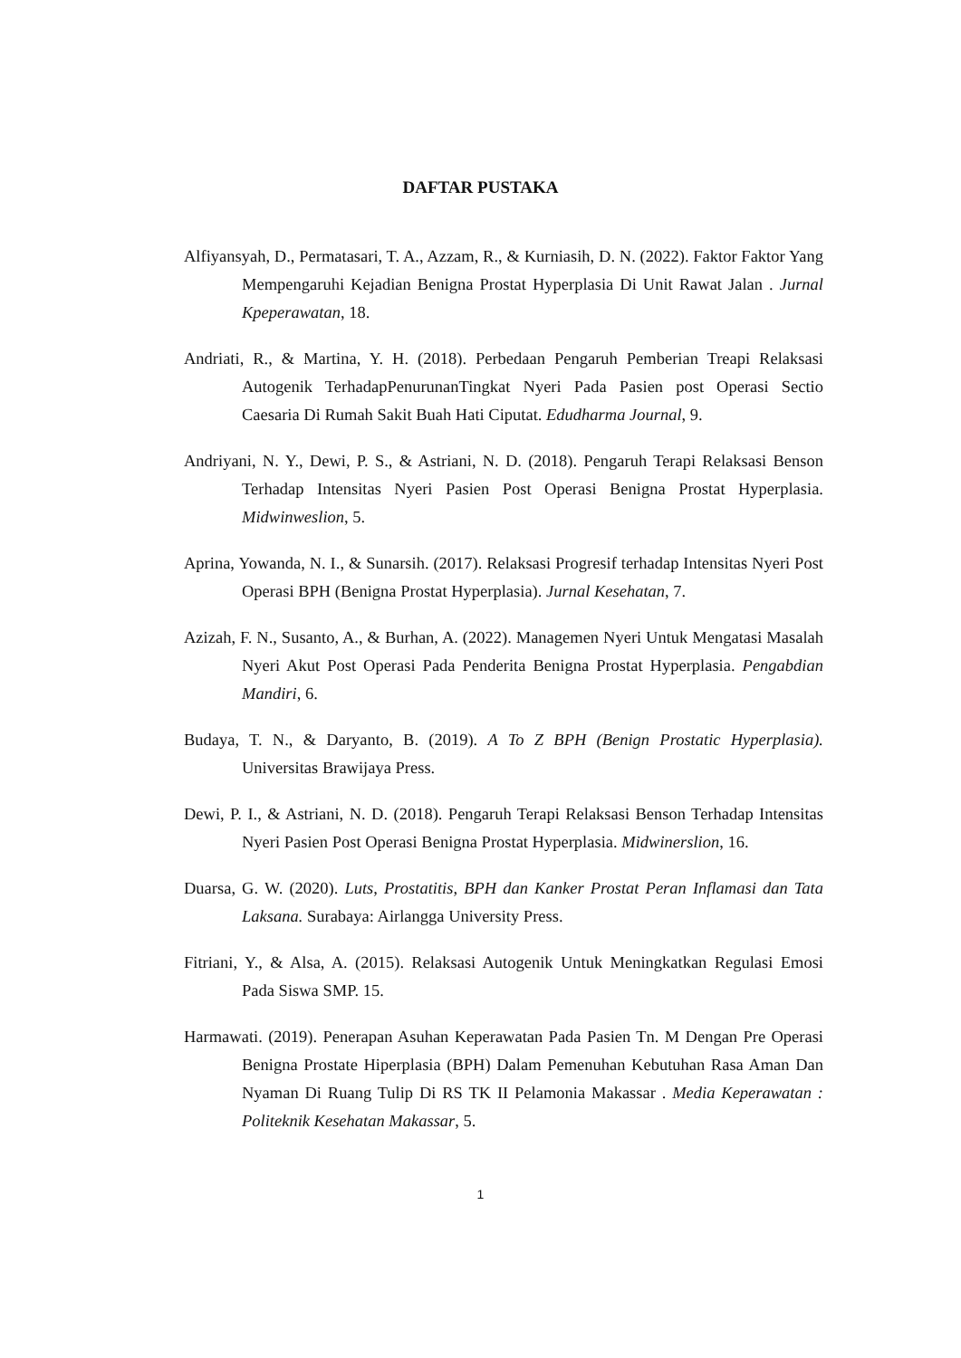DAFTAR PUSTAKA
Alfiyansyah, D., Permatasari, T. A., Azzam, R., & Kurniasih, D. N. (2022). Faktor Faktor Yang Mempengaruhi Kejadian Benigna Prostat Hyperplasia Di Unit Rawat Jalan . Jurnal Kpeperawatan, 18.
Andriati, R., & Martina, Y. H. (2018). Perbedaan Pengaruh Pemberian Treapi Relaksasi Autogenik TerhadapPenurunanTingkat Nyeri Pada Pasien post Operasi Sectio Caesaria Di Rumah Sakit Buah Hati Ciputat. Edudharma Journal, 9.
Andriyani, N. Y., Dewi, P. S., & Astriani, N. D. (2018). Pengaruh Terapi Relaksasi Benson Terhadap Intensitas Nyeri Pasien Post Operasi Benigna Prostat Hyperplasia. Midwinweslion, 5.
Aprina, Yowanda, N. I., & Sunarsih. (2017). Relaksasi Progresif terhadap Intensitas Nyeri Post Operasi BPH (Benigna Prostat Hyperplasia). Jurnal Kesehatan, 7.
Azizah, F. N., Susanto, A., & Burhan, A. (2022). Managemen Nyeri Untuk Mengatasi Masalah Nyeri Akut Post Operasi Pada Penderita Benigna Prostat Hyperplasia. Pengabdian Mandiri, 6.
Budaya, T. N., & Daryanto, B. (2019). A To Z BPH (Benign Prostatic Hyperplasia). Universitas Brawijaya Press.
Dewi, P. I., & Astriani, N. D. (2018). Pengaruh Terapi Relaksasi Benson Terhadap Intensitas Nyeri Pasien Post Operasi Benigna Prostat Hyperplasia. Midwinerslion, 16.
Duarsa, G. W. (2020). Luts, Prostatitis, BPH dan Kanker Prostat Peran Inflamasi dan Tata Laksana. Surabaya: Airlangga University Press.
Fitriani, Y., & Alsa, A. (2015). Relaksasi Autogenik Untuk Meningkatkan Regulasi Emosi Pada Siswa SMP. 15.
Harmawati. (2019). Penerapan Asuhan Keperawatan Pada Pasien Tn. M Dengan Pre Operasi Benigna Prostate Hiperplasia (BPH) Dalam Pemenuhan Kebutuhan Rasa Aman Dan Nyaman Di Ruang Tulip Di RS TK II Pelamonia Makassar . Media Keperawatan : Politeknik Kesehatan Makassar, 5.
1